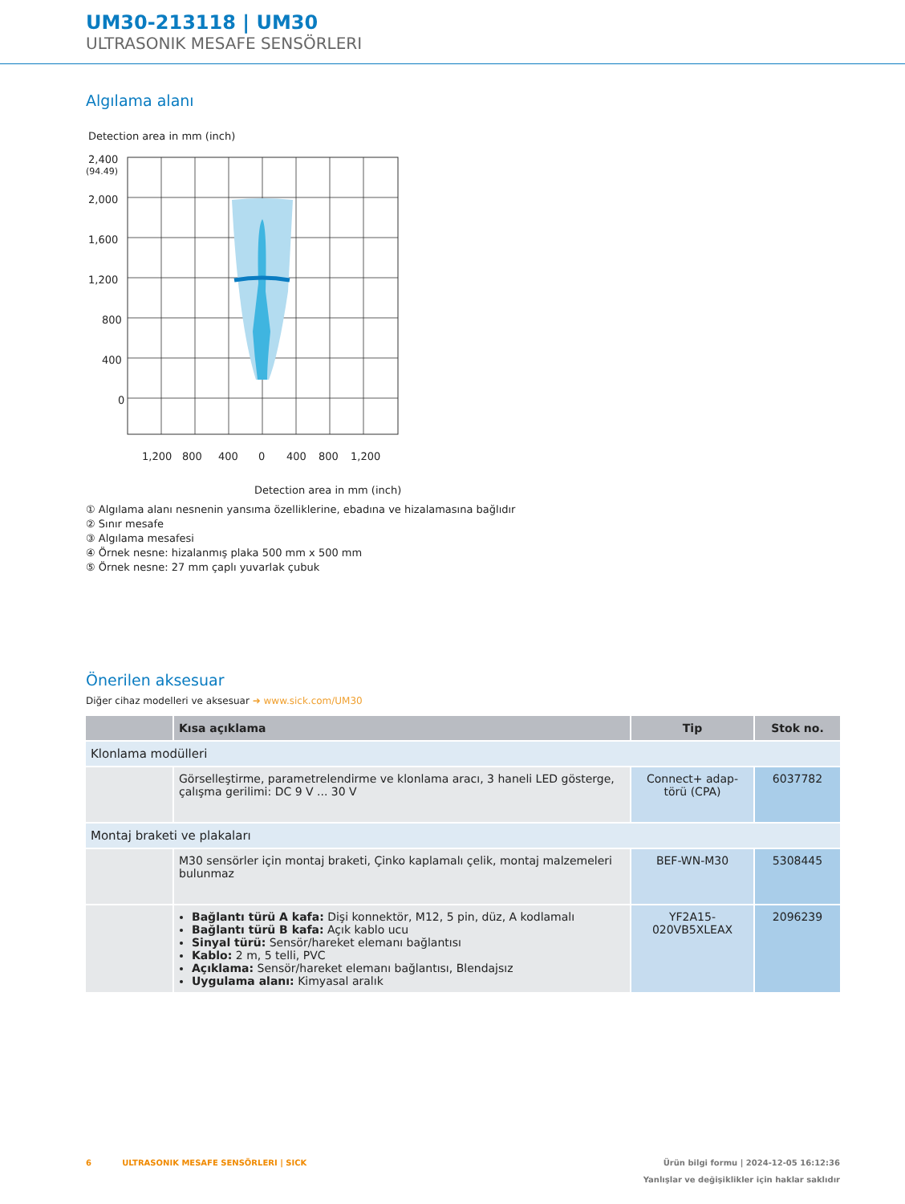UM30-213118 | UM30
ULTRASONIK MESAFE SENSÖRLERI
Algılama alanı
Detection area in mm (inch)
2,400
(94.49)
2,000
1,600
1,200
800
400
0
1,200
800
400
0
400
800
1,200
Detection area in mm (inch)
① Algılama alanı nesnenin yansıma özelliklerine, ebadına ve hizalamasına bağlıdır
② Sınır mesafe
③ Algılama mesafesi
④ Örnek nesne: hizalanmış plaka 500 mm x 500 mm
⑤ Örnek nesne: 27 mm çaplı yuvarlak çubuk
Önerilen aksesuar
Diğer cihaz modelleri ve aksesuar ➜ www.sick.com/UM30
| | Kısa açıklama | Tip | Stok no. |
| --- | --- | --- | --- |
| Klonlama modülleri | | | |
| | Görselleştirme, parametrelendirme ve klonlama aracı, 3 haneli LED gösterge, çalışma gerilimi: DC 9 V ... 30 V | Connect+ adap-törü (CPA) | 6037782 |
| Montaj braketi ve plakaları | | | |
| | M30 sensörler için montaj braketi, Çinko kaplamalı çelik, montaj malzemeleri bulunmaz | BEF-WN-M30 | 5308445 |
| | Bağlantı türü A kafa: Dişi konnektör, M12, 5 pin, düz, A kodlamalı Bağlantı türü B kafa: Açık kablo ucu Sinyal türü: Sensör/hareket elemanı bağlantısı Kablo: 2 m, 5 telli, PVC Açıklama: Sensör/hareket elemanı bağlantısı, Blendajsız Uygulama alanı: Kimyasal aralık | YF2A15-020VB5XLEAX | 2096239 |
6 ULTRASONIK MESAFE SENSÖRLERI | SICK Ürün bilgi formu | 2024-12-05 16:12:36
Yanlışlar ve değişiklikler için haklar saklıdır